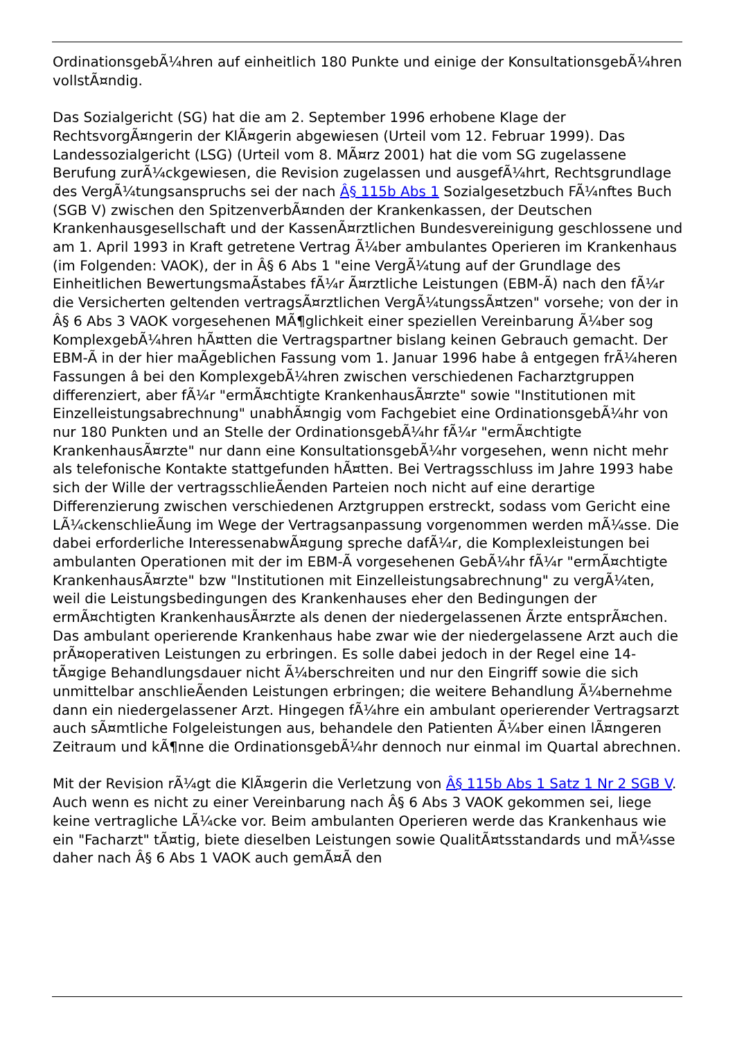OrdinationsgebÃ¼hren auf einheitlich 180 Punkte und einige der KonsultationsgebÃ¼hren vollstÃ¤ndig.
Das Sozialgericht (SG) hat die am 2. September 1996 erhobene Klage der RechtsvorgÃ¤ngerin der KlÃ¤gerin abgewiesen (Urteil vom 12. Februar 1999). Das Landessozialgericht (LSG) (Urteil vom 8. MÃ¤rz 2001) hat die vom SG zugelassene Berufung zurÃ¼ckgewiesen, die Revision zugelassen und ausgefÃ¼hrt, Rechtsgrundlage des VergÃ¼tungsanspruchs sei der nach Â§ 115b Abs 1 Sozialgesetzbuch FÃ¼nftes Buch (SGB V) zwischen den SpitzenverbÃ¤nden der Krankenkassen, der Deutschen Krankenhausgesellschaft und der KassenÃ¤rztlichen Bundesvereinigung geschlossene und am 1. April 1993 in Kraft getretene Vertrag Ã¼ber ambulantes Operieren im Krankenhaus (im Folgenden: VAOK), der in Â§ 6 Abs 1 "eine VergÃ¼tung auf der Grundlage des Einheitlichen BewertungsmaÃstabes fÃ¼r Ã¤rztliche Leistungen (EBM-Ã) nach den fÃ¼r die Versicherten geltenden vertragsÃ¤rztlichen VergÃ¼tungssÃ¤tzen" vorsehe; von der in Â§ 6 Abs 3 VAOK vorgesehenen MÃ¶glichkeit einer speziellen Vereinbarung Ã¼ber sog KomplexgebÃ¼hren hÃ¤tten die Vertragspartner bislang keinen Gebrauch gemacht. Der EBM-Ã in der hier maÃgeblichen Fassung vom 1. Januar 1996 habe â entgegen frÃ¼heren Fassungen â bei den KomplexgebÃ¼hren zwischen verschiedenen Facharztgruppen differenziert, aber fÃ¼r "ermÃ¤chtigte KrankenhausÃ¤rzte" sowie "Institutionen mit Einzelleistungsabrechnung" unabhÃ¤ngig vom Fachgebiet eine OrdinationsgebÃ¼hr von nur 180 Punkten und an Stelle der OrdinationsgebÃ¼hr fÃ¼r "ermÃ¤chtigte KrankenhausÃ¤rzte" nur dann eine KonsultationsgebÃ¼hr vorgesehen, wenn nicht mehr als telefonische Kontakte stattgefunden hÃ¤tten. Bei Vertragsschluss im Jahre 1993 habe sich der Wille der vertragsschlieÃenden Parteien noch nicht auf eine derartige Differenzierung zwischen verschiedenen Arztgruppen erstreckt, sodass vom Gericht eine LÃ¼ckenschlieÃung im Wege der Vertragsanpassung vorgenommen werden mÃ¼sse. Die dabei erforderliche InteressenabwÃ¤gung spreche dafÃ¼r, die Komplexleistungen bei ambulanten Operationen mit der im EBM-Ã vorgesehenen GebÃ¼hr fÃ¼r "ermÃ¤chtigte KrankenhausÃ¤rzte" bzw "Institutionen mit Einzelleistungsabrechnung" zu vergÃ¼ten, weil die Leistungsbedingungen des Krankenhauses eher den Bedingungen der ermÃ¤chtigten KrankenhausÃ¤rzte als denen der niedergelassenen Ãrzte entsprÃ¤chen. Das ambulant operierende Krankenhaus habe zwar wie der niedergelassene Arzt auch die prÃ¤operativen Leistungen zu erbringen. Es solle dabei jedoch in der Regel eine 14-tÃ¤gige Behandlungsdauer nicht Ã¼berschreiten und nur den Eingriff sowie die sich unmittelbar anschlieÃenden Leistungen erbringen; die weitere Behandlung Ã¼bernehme dann ein niedergelassener Arzt. Hingegen fÃ¼hre ein ambulant operierender Vertragsarzt auch sÃ¤mtliche Folgeleistungen aus, behandele den Patienten Ã¼ber einen lÃ¤ngeren Zeitraum und kÃ¶nne die OrdinationsgebÃ¼hr dennoch nur einmal im Quartal abrechnen.
Mit der Revision rÃ¼gt die KlÃ¤gerin die Verletzung von Â§ 115b Abs 1 Satz 1 Nr 2 SGB V. Auch wenn es nicht zu einer Vereinbarung nach Â§ 6 Abs 3 VAOK gekommen sei, liege keine vertragliche LÃ¼cke vor. Beim ambulanten Operieren werde das Krankenhaus wie ein "Facharzt" tÃ¤tig, biete dieselben Leistungen sowie QualitÃ¤tsstandards und mÃ¼sse daher nach Â§ 6 Abs 1 VAOK auch gemÃ¤Ã den